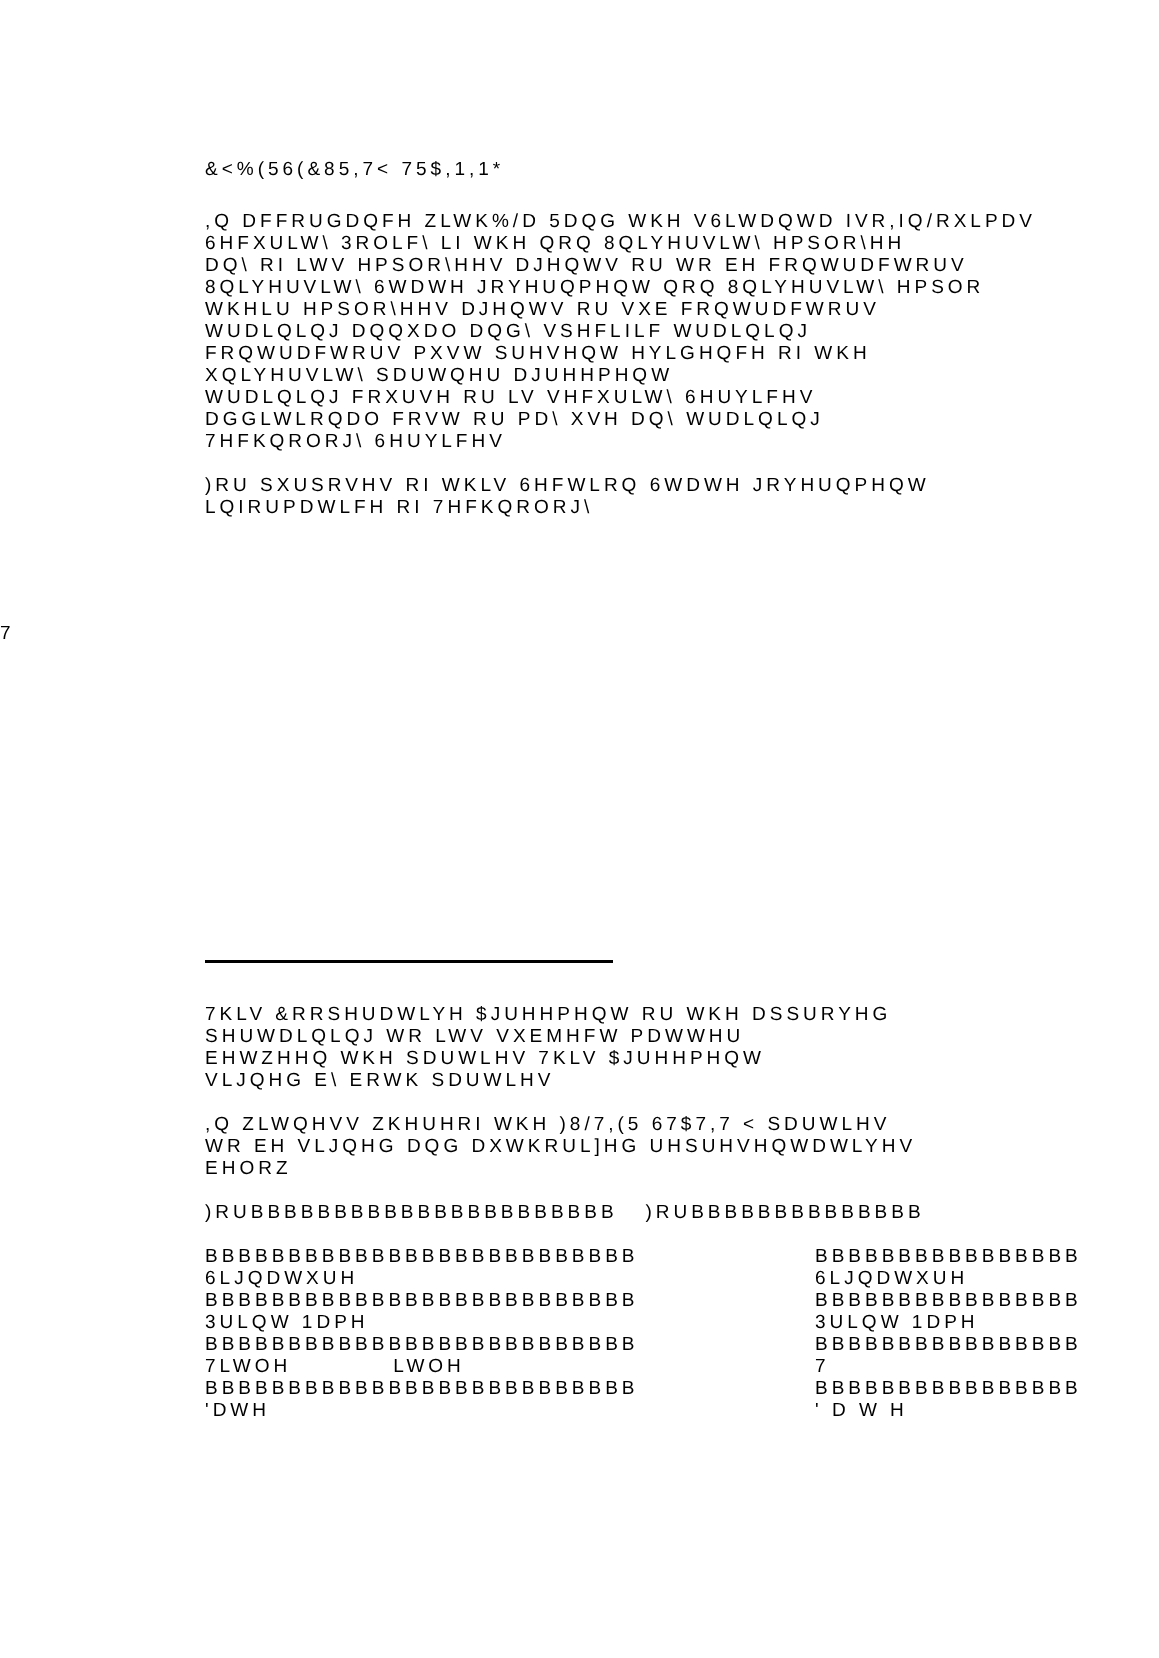&<%(56(&85,7< 75$,1,1*
,Q DFFRUGDQFH ZLWK%/D 5DQG WKH V6LWDQWD IVR,IQ/RXLPDV
6HFXULW\ 3ROLF\ LI WKH QRQ 8QLYHUVLW\ HPSOR\HH
DQ\ RI LWV HPSOR\HHV DJHQWV RU WR EH FRQWUDFWRUV
8QLYHUVLW\ 6WDWH JRYHUQPHQW QRQ 8QLYHUVLW\ HPSOR
WKHLU HPSOR\HHV DJHQWV RU VXE FRQWUDFWRUV
WUDLQLQJ DQQXDO DQG\ VSHFLILF WUDLQLQJ
FRQWUDFWRUV PXVW SUHVHQW HYLGHQFH RI WKH
XQLYHUVLW\ SDUWQHU DJUHHPHQW
WUDLQLQJ FRXUVH RU LV VHFXULW\ 6HUYLFHV
DGGLWLRQDO FRVW RU PD\ XVH DQ\ WUDLQLQJ
7HFKQRORJ\ 6HUYLFHV
)RU SXUSRVHV RI WKLV 6HFWLRQ 6WDWH JRYHUQPHQW
LQIRUPDWLFH RI 7HFKQRORJ\
7
7KLV &RRSHUDWLYH $JUHHPHQW RU WKH DSSURYHG
SHUWDLQLQJ WR LWV VXEMHFW PDWWHU
EHWZHHQ WKH SDUWLHV 7KLV $JUHHPHQW
VLJQHG E\ ERWK SDUWLHV
,Q ZLWQHVV ZKHUHRI WKH )8/7,(5 67$7,7 < SDUWLHV
WR EH VLJQHG DQG DXWKRUL]HG UHSUHVHQWDWLYHV
EHORZ
)RUBBBBBBBBBBBBBBBBBBBBBB )RUBBBBBBBBBBBBBB
BBBBBBBBBBBBBBBBBBBBBBBBBB BBBBBBBBBBBBBBBB
6LJQDWXUH 6LJQDWXUH
BBBBBBBBBBBBBBBBBBBBBBBBBB BBBBBBBBBBBBBBBB
3ULQW 1DPH 3ULQW 1DPH
BBBBBBBBBBBBBBBBBBBBBBBBBB BBBBBBBBBBBBBBBB
7LWOH LWOH 7
BBBBBBBBBBBBBBBBBBBBBBBBBB BBBBBBBBBBBBBBBB
'DWH ' D W H